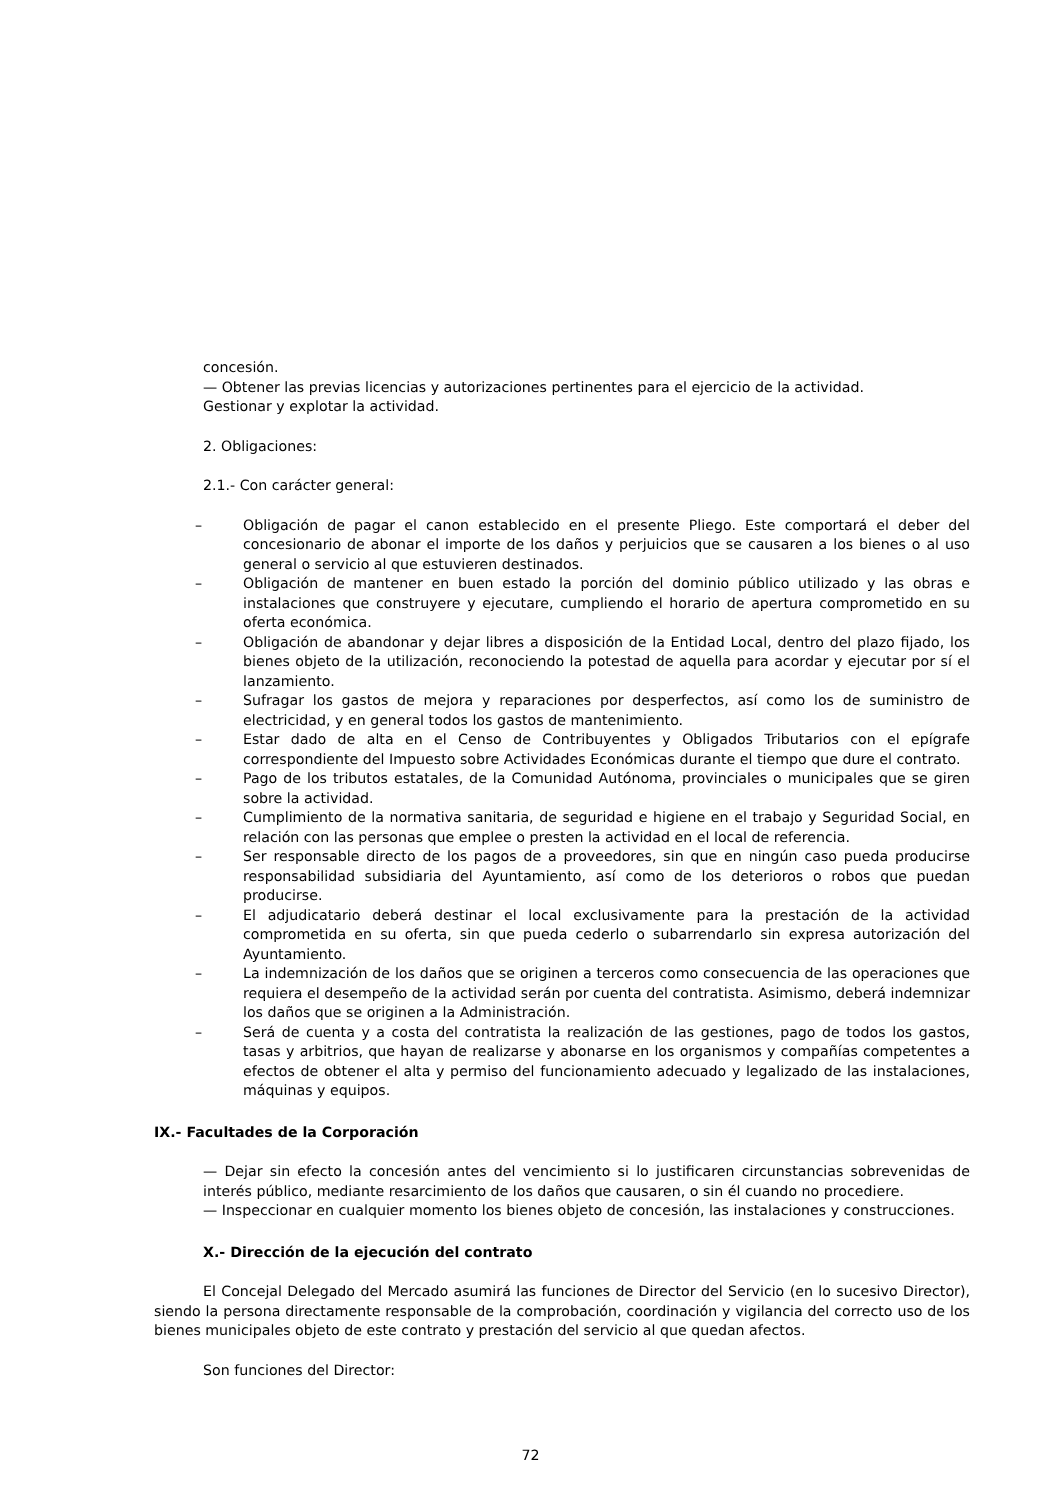concesión.
— Obtener las previas licencias y autorizaciones pertinentes para el ejercicio de la actividad.
Gestionar y explotar la actividad.
2. Obligaciones:
2.1.- Con carácter general:
– Obligación de pagar el canon establecido en el presente Pliego. Este comportará el deber del concesionario de abonar el importe de los daños y perjuicios que se causaren a los bienes o al uso general o servicio al que estuvieren destinados.
– Obligación de mantener en buen estado la porción del dominio público utilizado y las obras e instalaciones que construyere y ejecutare, cumpliendo el horario de apertura comprometido en su oferta económica.
– Obligación de abandonar y dejar libres a disposición de la Entidad Local, dentro del plazo fijado, los bienes objeto de la utilización, reconociendo la potestad de aquella para acordar y ejecutar por sí el lanzamiento.
– Sufragar los gastos de mejora y reparaciones por desperfectos, así como los de suministro de electricidad, y en general todos los gastos de mantenimiento.
– Estar dado de alta en el Censo de Contribuyentes y Obligados Tributarios con el epígrafe correspondiente del Impuesto sobre Actividades Económicas durante el tiempo que dure el contrato.
– Pago de los tributos estatales, de la Comunidad Autónoma, provinciales o municipales que se giren sobre la actividad.
– Cumplimiento de la normativa sanitaria, de seguridad e higiene en el trabajo y Seguridad Social, en relación con las personas que emplee o presten la actividad en el local de referencia.
– Ser responsable directo de los pagos de a proveedores, sin que en ningún caso pueda producirse responsabilidad subsidiaria del Ayuntamiento, así como de los deterioros o robos que puedan producirse.
– El adjudicatario deberá destinar el local exclusivamente para la prestación de la actividad comprometida en su oferta, sin que pueda cederlo o subarrendarlo sin expresa autorización del Ayuntamiento.
– La indemnización de los daños que se originen a terceros como consecuencia de las operaciones que requiera el desempeño de la actividad serán por cuenta del contratista. Asimismo, deberá indemnizar los daños que se originen a la Administración.
– Será de cuenta y a costa del contratista la realización de las gestiones, pago de todos los gastos, tasas y arbitrios, que hayan de realizarse y abonarse en los organismos y compañías competentes a efectos de obtener el alta y permiso del funcionamiento adecuado y legalizado de las instalaciones, máquinas y equipos.
IX.- Facultades de la Corporación
— Dejar sin efecto la concesión antes del vencimiento si lo justificaren circunstancias sobrevenidas de interés público, mediante resarcimiento de los daños que causaren, o sin él cuando no procediere.
— Inspeccionar en cualquier momento los bienes objeto de concesión, las instalaciones y construcciones.
X.- Dirección de la ejecución del contrato
El Concejal Delegado del Mercado asumirá las funciones de Director del Servicio (en lo sucesivo Director), siendo la persona directamente responsable de la comprobación, coordinación y vigilancia del correcto uso de los bienes municipales objeto de este contrato y prestación del servicio al que quedan afectos.
Son funciones del Director:
72